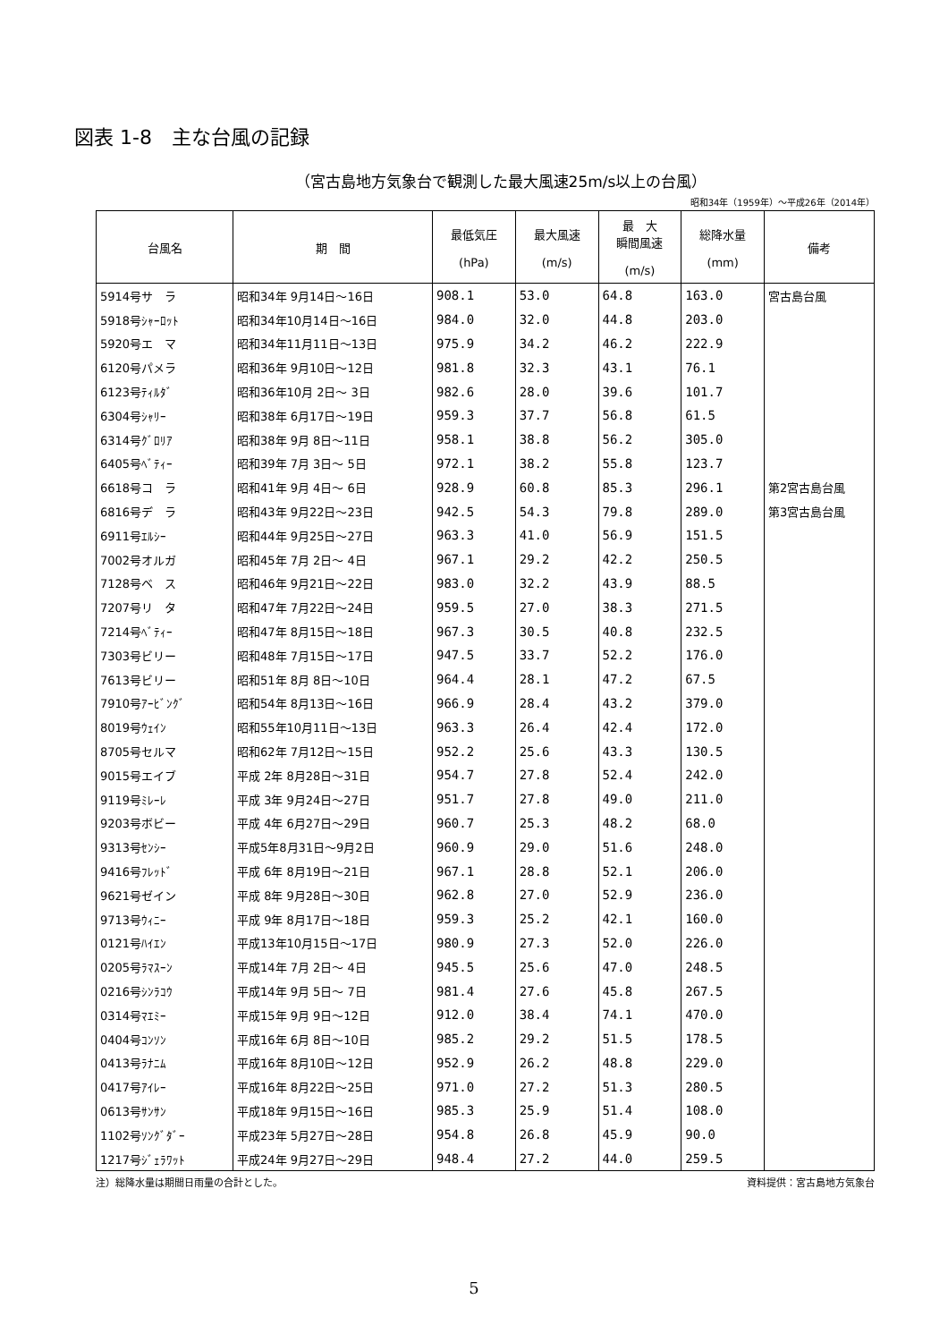図表 1-8　主な台風の記録
（宮古島地方気象台で観測した最大風速25m/s以上の台風）
昭和34年（1959年）～平成26年（2014年）
| 台風名 | 期 間 | 最低気圧 (hPa) | 最大風速 (m/s) | 最 大 瞬間風速 (m/s) | 総降水量 (mm) | 備考 |
| --- | --- | --- | --- | --- | --- | --- |
| 5914号サ ラ | 昭和34年 9月14日～16日 | 908.1 | 53.0 | 64.8 | 163.0 | 宮古島台風 |
| 5918号ｼｬｰﾛｯﾄ | 昭和34年10月14日～16日 | 984.0 | 32.0 | 44.8 | 203.0 | |
| 5920号エ マ | 昭和34年11月11日～13日 | 975.9 | 34.2 | 46.2 | 222.9 | |
| 6120号パメラ | 昭和36年 9月10日～12日 | 981.8 | 32.3 | 43.1 | 76.1 | |
| 6123号ﾃｨﾙﾀﾞ | 昭和36年10月 2日～ 3日 | 982.6 | 28.0 | 39.6 | 101.7 | |
| 6304号ｼｬﾘｰ | 昭和38年 6月17日～19日 | 959.3 | 37.7 | 56.8 | 61.5 | |
| 6314号ｸﾞﾛﾘｱ | 昭和38年 9月 8日～11日 | 958.1 | 38.8 | 56.2 | 305.0 | |
| 6405号ﾍﾞﾃｨｰ | 昭和39年 7月 3日～ 5日 | 972.1 | 38.2 | 55.8 | 123.7 | |
| 6618号コ ラ | 昭和41年 9月 4日～ 6日 | 928.9 | 60.8 | 85.3 | 296.1 | 第2宮古島台風 |
| 6816号デ ラ | 昭和43年 9月22日～23日 | 942.5 | 54.3 | 79.8 | 289.0 | 第3宮古島台風 |
| 6911号ｴﾙｼｰ | 昭和44年 9月25日～27日 | 963.3 | 41.0 | 56.9 | 151.5 | |
| 7002号オルガ | 昭和45年 7月 2日～ 4日 | 967.1 | 29.2 | 42.2 | 250.5 | |
| 7128号ベ ス | 昭和46年 9月21日～22日 | 983.0 | 32.2 | 43.9 | 88.5 | |
| 7207号リ タ | 昭和47年 7月22日～24日 | 959.5 | 27.0 | 38.3 | 271.5 | |
| 7214号ﾍﾞﾃｨｰ | 昭和47年 8月15日～18日 | 967.3 | 30.5 | 40.8 | 232.5 | |
| 7303号ビリー | 昭和48年 7月15日～17日 | 947.5 | 33.7 | 52.2 | 176.0 | |
| 7613号ビリー | 昭和51年 8月 8日～10日 | 964.4 | 28.1 | 47.2 | 67.5 | |
| 7910号ｱｰﾋﾞﾝｸﾞ | 昭和54年 8月13日～16日 | 966.9 | 28.4 | 43.2 | 379.0 | |
| 8019号ｳｪｲﾝ | 昭和55年10月11日～13日 | 963.3 | 26.4 | 42.4 | 172.0 | |
| 8705号セルマ | 昭和62年 7月12日～15日 | 952.2 | 25.6 | 43.3 | 130.5 | |
| 9015号エイブ | 平成 2年 8月28日～31日 | 954.7 | 27.8 | 52.4 | 242.0 | |
| 9119号ﾐﾚｰﾚ | 平成 3年 9月24日～27日 | 951.7 | 27.8 | 49.0 | 211.0 | |
| 9203号ボビー | 平成 4年 6月27日～29日 | 960.7 | 25.3 | 48.2 | 68.0 | |
| 9313号ｾﾝｼｰ | 平成5年8月31日～9月2日 | 960.9 | 29.0 | 51.6 | 248.0 | |
| 9416号ﾌﾚｯﾄﾞ | 平成 6年 8月19日～21日 | 967.1 | 28.8 | 52.1 | 206.0 | |
| 9621号ゼイン | 平成 8年 9月28日～30日 | 962.8 | 27.0 | 52.9 | 236.0 | |
| 9713号ｳｨﾆｰ | 平成 9年 8月17日～18日 | 959.3 | 25.2 | 42.1 | 160.0 | |
| 0121号ﾊｲｴﾝ | 平成13年10月15日～17日 | 980.9 | 27.3 | 52.0 | 226.0 | |
| 0205号ﾗﾏｽｰﾝ | 平成14年 7月 2日～ 4日 | 945.5 | 25.6 | 47.0 | 248.5 | |
| 0216号ｼﾝﾗｺｳ | 平成14年 9月 5日～ 7日 | 981.4 | 27.6 | 45.8 | 267.5 | |
| 0314号ﾏｴﾐｰ | 平成15年 9月 9日～12日 | 912.0 | 38.4 | 74.1 | 470.0 | |
| 0404号ｺﾝｿﾝ | 平成16年 6月 8日～10日 | 985.2 | 29.2 | 51.5 | 178.5 | |
| 0413号ﾗﾅﾆﾑ | 平成16年 8月10日～12日 | 952.9 | 26.2 | 48.8 | 229.0 | |
| 0417号ｱｲﾚｰ | 平成16年 8月22日～25日 | 971.0 | 27.2 | 51.3 | 280.5 | |
| 0613号ｻﾝｻﾝ | 平成18年 9月15日～16日 | 985.3 | 25.9 | 51.4 | 108.0 | |
| 1102号ｿﾝｸﾞﾀﾞｰ | 平成23年 5月27日～28日 | 954.8 | 26.8 | 45.9 | 90.0 | |
| 1217号ｼﾞｪﾗﾜｯﾄ | 平成24年 9月27日～29日 | 948.4 | 27.2 | 44.0 | 259.5 | |
注）総降水量は期間日雨量の合計とした。 資料提供：宮古島地方気象台
5